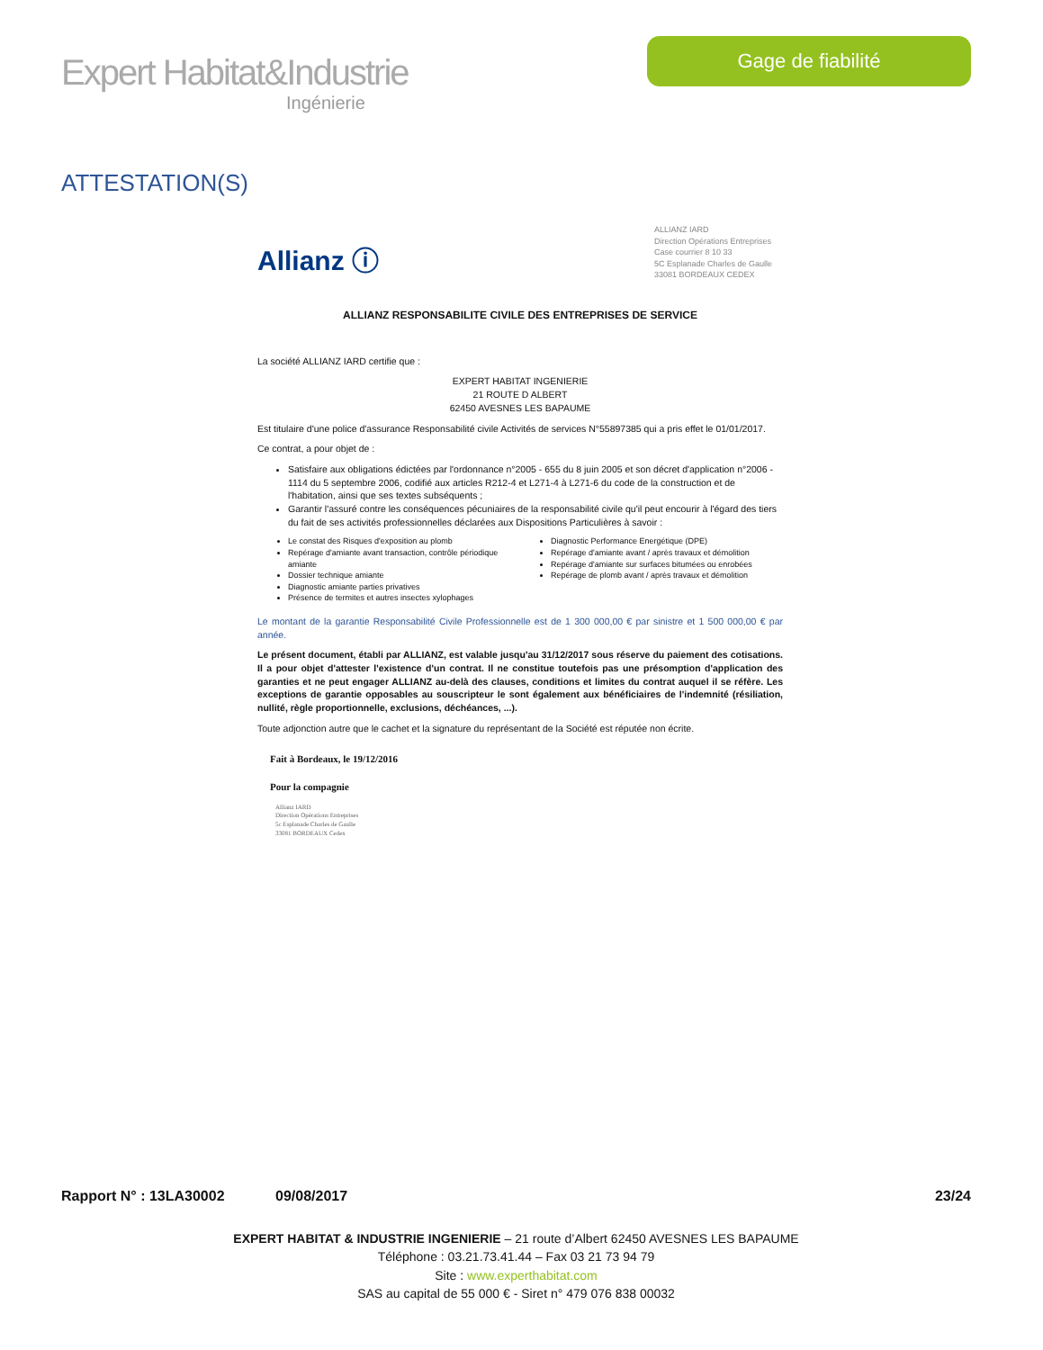Expert Habitat&Industrie
Ingénierie
Gage de fiabilité
ATTESTATION(S)
Allianz ⓘ
ALLIANZ IARD
Direction Opérations Entreprises
Case courrier 8 10 33
5C Esplanade Charles de Gaulle
33081 BORDEAUX CEDEX
ALLIANZ RESPONSABILITE CIVILE DES ENTREPRISES DE SERVICE
La société ALLIANZ IARD certifie que :
EXPERT HABITAT INGENIERIE
21 ROUTE D ALBERT
62450 AVESNES LES BAPAUME
Est titulaire d'une police d'assurance Responsabilité civile Activités de services N°55897385 qui a pris effet le 01/01/2017.
Ce contrat, a pour objet de :
Satisfaire aux obligations édictées par l'ordonnance n°2005 - 655 du 8 juin 2005 et son décret d'application n°2006 - 1114 du 5 septembre 2006, codifié aux articles R212-4 et L271-4 à L271-6 du code de la construction et de l'habitation, ainsi que ses textes subséquents ;
Garantir l'assuré contre les conséquences pécuniaires de la responsabilité civile qu'il peut encourir à l'égard des tiers du fait de ses activités professionnelles déclarées aux Dispositions Particulières à savoir :
Le constat des Risques d'exposition au plomb
Repérage d'amiante avant transaction, contrôle périodique amiante
Dossier technique amiante
Diagnostic amiante parties privatives
Présence de termites et autres insectes xylophages
Diagnostic Performance Energétique (DPE)
Repérage d'amiante avant / après travaux et démolition
Repérage d'amiante sur surfaces bitumées ou enrobées
Repérage de plomb avant / après travaux et démolition
Le montant de la garantie Responsabilité Civile Professionnelle est de 1 300 000,00 € par sinistre et 1 500 000,00 € par année.
Le présent document, établi par ALLIANZ, est valable jusqu'au 31/12/2017 sous réserve du paiement des cotisations. Il a pour objet d'attester l'existence d'un contrat. Il ne constitue toutefois pas une présomption d'application des garanties et ne peut engager ALLIANZ au-delà des clauses, conditions et limites du contrat auquel il se réfère. Les exceptions de garantie opposables au souscripteur le sont également aux bénéficiaires de l'indemnité (résiliation, nullité, règle proportionnelle, exclusions, déchéances, ...).
Toute adjonction autre que le cachet et la signature du représentant de la Société est réputée non écrite.
Fait à Bordeaux, le 19/12/2016
Pour la compagnie
Allianz IARD
Direction Opérations Entreprises
5c Esplanade Charles de Gaulle
33081 BORDEAUX Cedex
Rapport N° : 13LA30002 09/08/2017 23/24
EXPERT HABITAT & INDUSTRIE INGENIERIE – 21 route d’Albert 62450 AVESNES LES BAPAUME
Téléphone : 03.21.73.41.44 – Fax 03 21 73 94 79
Site : www.experthabitat.com
SAS au capital de 55 000 € - Siret n° 479 076 838 00032